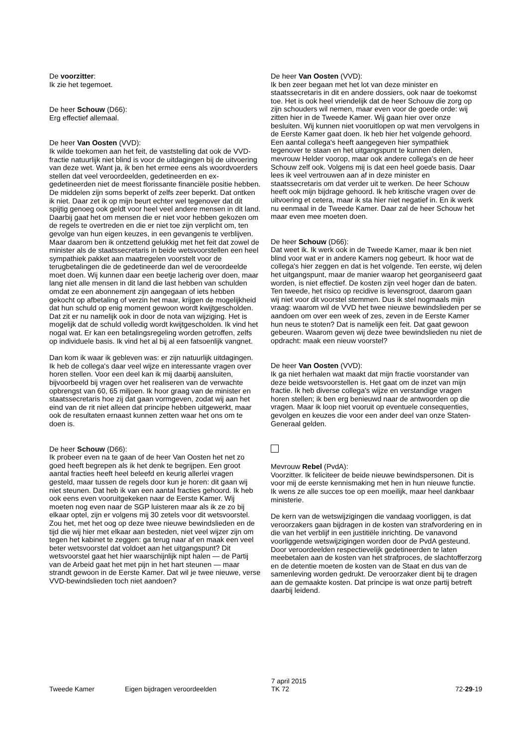De voorzitter:
Ik zie het tegemoet.
De heer Schouw (D66):
Erg effectief allemaal.
De heer Van Oosten (VVD):
Ik wilde toekomen aan het feit, de vaststelling dat ook de VVD-fractie natuurlijk niet blind is voor de uitdagingen bij de uitvoering van deze wet. Want ja, ik ben het ermee eens als woordvoerders stellen dat veel veroordeelden, gedetineerden en ex-gedetineerden niet de meest florissante financiële positie hebben. De middelen zijn soms beperkt of zelfs zeer beperkt. Dat ontken ik niet. Daar zet ik op mijn beurt echter wel tegenover dat dit spijtig genoeg ook geldt voor heel veel andere mensen in dit land. Daarbij gaat het om mensen die er niet voor hebben gekozen om de regels te overtreden en die er niet toe zijn verplicht om, ten gevolge van hun eigen keuzes, in een gevangenis te verblijven. Maar daarom ben ik ontzettend gelukkig met het feit dat zowel de minister als de staatssecretaris in beide wetsvoorstellen een heel sympathiek pakket aan maatregelen voorstelt voor de terugbetalingen die de gedetineerde dan wel de veroordeelde moet doen. Wij kunnen daar een beetje lacherig over doen, maar lang niet alle mensen in dit land die last hebben van schulden omdat ze een abonnement zijn aangegaan of iets hebben gekocht op afbetaling of verzin het maar, krijgen de mogelijkheid dat hun schuld op enig moment gewoon wordt kwijtgescholden. Dat zit er nu namelijk ook in door de nota van wijziging. Het is mogelijk dat de schuld volledig wordt kwijtgescholden. Ik vind het nogal wat. Er kan een betalingsregeling worden getroffen, zelfs op individuele basis. Ik vind het al bij al een fatsoenlijk vangnet.
Dan kom ik waar ik gebleven was: er zijn natuurlijk uitdagingen. Ik heb de collega's daar veel wijze en interessante vragen over horen stellen. Voor een deel kan ik mij daarbij aansluiten, bijvoorbeeld bij vragen over het realiseren van de verwachte opbrengst van 60, 65 miljoen. Ik hoor graag van de minister en staatssecretaris hoe zij dat gaan vormgeven, zodat wij aan het eind van de rit niet alleen dat principe hebben uitgewerkt, maar ook de resultaten ernaast kunnen zetten waar het ons om te doen is.
De heer Schouw (D66):
Ik probeer even na te gaan of de heer Van Oosten het net zo goed heeft begrepen als ik het denk te begrijpen. Een groot aantal fracties heeft heel beleefd en keurig allerlei vragen gesteld, maar tussen de regels door kun je horen: dit gaan wij niet steunen. Dat heb ik van een aantal fracties gehoord. Ik heb ook eens even vooruitgekeken naar de Eerste Kamer. Wij moeten nog even naar de SGP luisteren maar als ik ze zo bij elkaar optel, zijn er volgens mij 30 zetels voor dit wetsvoorstel. Zou het, met het oog op deze twee nieuwe bewindslieden en de tijd die wij hier met elkaar aan besteden, niet veel wijzer zijn om tegen het kabinet te zeggen: ga terug naar af en maak een veel beter wetsvoorstel dat voldoet aan het uitgangspunt? Dit wetsvoorstel gaat het hier waarschijnlijk nipt halen — de Partij van de Arbeid gaat het met pijn in het hart steunen — maar strandt gewoon in de Eerste Kamer. Dat wil je twee nieuwe, verse VVD-bewindslieden toch niet aandoen?
De heer Van Oosten (VVD):
Ik ben zeer begaan met het lot van deze minister en staatssecretaris in dit en andere dossiers, ook naar de toekomst toe. Het is ook heel vriendelijk dat de heer Schouw die zorg op zijn schouders wil nemen, maar even voor de goede orde: wij zitten hier in de Tweede Kamer. Wij gaan hier over onze besluiten. Wij kunnen niet vooruitlopen op wat men vervolgens in de Eerste Kamer gaat doen. Ik heb hier het volgende gehoord. Een aantal collega's heeft aangegeven hier sympathiek tegenover te staan en het uitgangspunt te kunnen delen, mevrouw Helder voorop, maar ook andere collega's en de heer Schouw zelf ook. Volgens mij is dat een heel goede basis. Daar lees ik veel vertrouwen aan af in deze minister en staatssecretaris om dat verder uit te werken. De heer Schouw heeft ook mijn bijdrage gehoord. Ik heb kritische vragen over de uitvoering et cetera, maar ik sta hier niet negatief in. En ik werk nu eenmaal in de Tweede Kamer. Daar zal de heer Schouw het maar even mee moeten doen.
De heer Schouw (D66):
Dat weet ik. Ik werk ook in de Tweede Kamer, maar ik ben niet blind voor wat er in andere Kamers nog gebeurt. Ik hoor wat de collega's hier zeggen en dat is het volgende. Ten eerste, wij delen het uitgangspunt, maar de manier waarop het georganiseerd gaat worden, is niet effectief. De kosten zijn veel hoger dan de baten. Ten tweede, het risico op recidive is levensgroot, daarom gaan wij niet voor dit voorstel stemmen. Dus ik stel nogmaals mijn vraag: waarom wil de VVD het twee nieuwe bewindslieden per se aandoen om over een week of zes, zeven in de Eerste Kamer hun neus te stoten? Dat is namelijk een feit. Dat gaat gewoon gebeuren. Waarom geven wij deze twee bewindslieden nu niet de opdracht: maak een nieuw voorstel?
De heer Van Oosten (VVD):
Ik ga niet herhalen wat maakt dat mijn fractie voorstander van deze beide wetsvoorstellen is. Het gaat om de inzet van mijn fractie. Ik heb diverse collega's wijze en verstandige vragen horen stellen; ik ben erg benieuwd naar de antwoorden op die vragen. Maar ik loop niet vooruit op eventuele consequenties, gevolgen en keuzes die voor een ander deel van onze Staten-Generaal gelden.
Mevrouw Rebel (PvdA):
Voorzitter. Ik feliciteer de beide nieuwe bewindspersonen. Dit is voor mij de eerste kennismaking met hen in hun nieuwe functie. Ik wens ze alle succes toe op een moeilijk, maar heel dankbaar ministerie.
De kern van de wetswijzigingen die vandaag voorliggen, is dat veroorzakers gaan bijdragen in de kosten van strafvordering en in die van het verblijf in een justitiële inrichting. De vanavond voorliggende wetswijzigingen worden door de PvdA gesteund. Door veroordeelden respectievelijk gedetineerden te laten meebetalen aan de kosten van het strafproces, de slachtofferzorg en de detentie moeten de kosten van de Staat en dus van de samenleving worden gedrukt. De veroorzaker dient bij te dragen aan de gemaakte kosten. Dat principe is wat onze partij betreft daarbij leidend.
Tweede Kamer
Eigen bijdragen veroordeelden
7 april 2015
TK 72
72-29-19